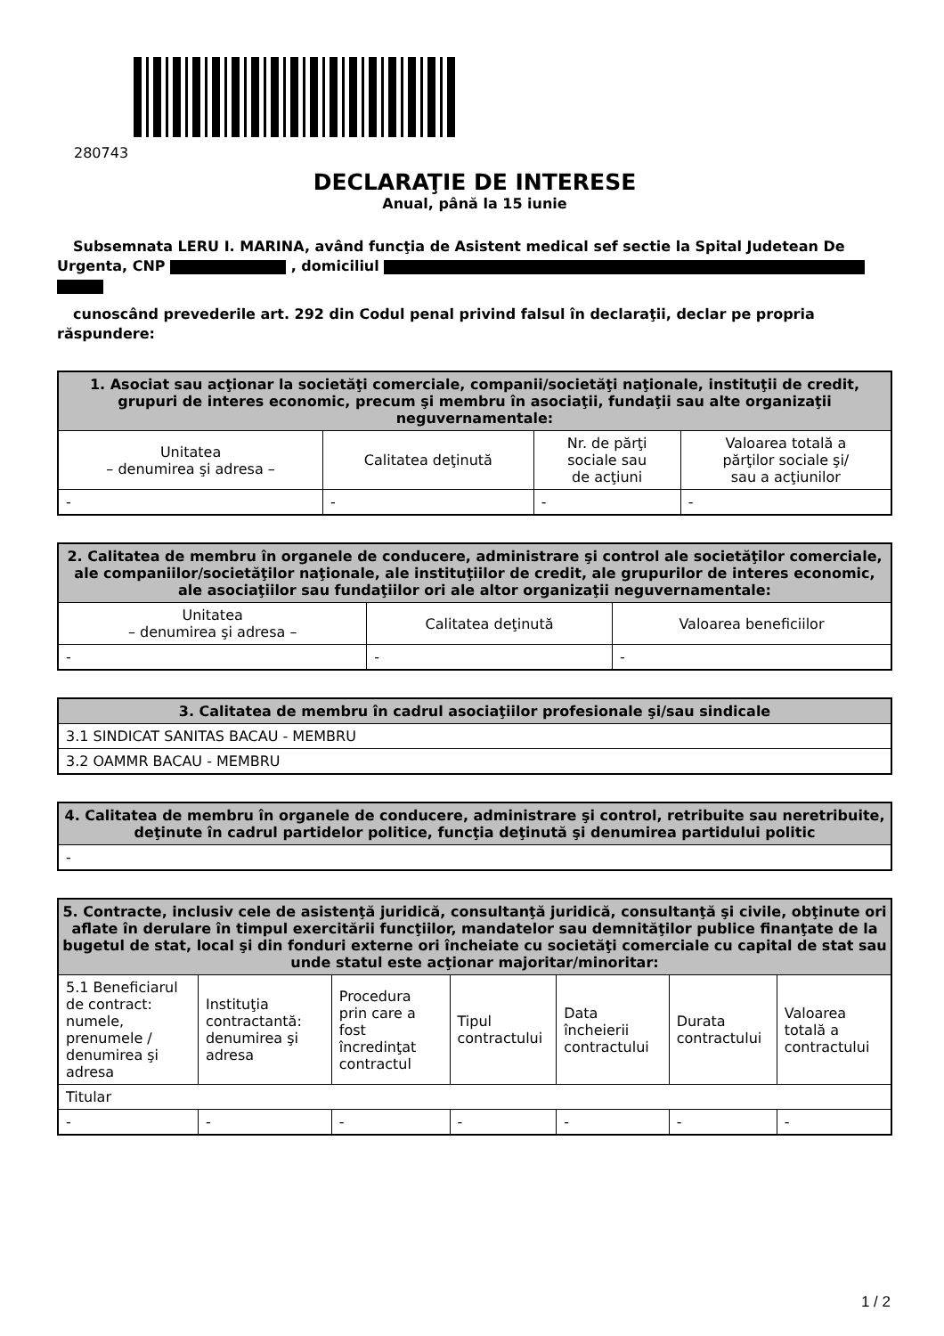280743
DECLARAŢIE DE INTERESE
Anual, până la 15 iunie
Subsemnata LERU I. MARINA, având funcţia de Asistent medical sef sectie la Spital Judetean De Urgenta, CNP , domiciliul
cunoscând prevederile art. 292 din Codul penal privind falsul în declaraţii, declar pe propria răspundere:
| 1. Asociat sau acţionar la societăţi comerciale, companii/societăţi naţionale, instituţii de credit, grupuri de interes economic, precum şi membru în asociaţii, fundaţii sau alte organizaţii neguvernamentale: | | | |
| --- | --- | --- | --- |
| Unitatea – denumirea şi adresa – | Calitatea deţinută | Nr. de părţi sociale sau de acţiuni | Valoarea totală a părţilor sociale şi/ sau a acţiunilor |
| - | - | - | - |
| 2. Calitatea de membru în organele de conducere, administrare şi control ale societăţilor comerciale, ale companiilor/societăţilor naţionale, ale instituţiilor de credit, ale grupurilor de interes economic, ale asociaţiilor sau fundaţiilor ori ale altor organizaţii neguvernamentale: | | |
| --- | --- | --- |
| Unitatea – denumirea şi adresa – | Calitatea deţinută | Valoarea beneficiilor |
| - | - | - |
| 3. Calitatea de membru în cadrul asociaţiilor profesionale şi/sau sindicale |
| --- |
| 3.1 SINDICAT SANITAS BACAU - MEMBRU |
| 3.2 OAMMR BACAU - MEMBRU |
| 4. Calitatea de membru în organele de conducere, administrare şi control, retribuite sau neretribuite, deţinute în cadrul partidelor politice, funcţia deţinută şi denumirea partidului politic |
| --- |
| - |
| 5. Contracte, inclusiv cele de asistenţă juridică, consultanţă juridică, consultanţă şi civile, obţinute ori aflate în derulare în timpul exercitării funcţiilor, mandatelor sau demnităţilor publice finanţate de la bugetul de stat, local şi din fonduri externe ori încheiate cu societăţi comerciale cu capital de stat sau unde statul este acţionar majoritar/minoritar: | | | | | | |
| --- | --- | --- | --- | --- | --- | --- |
| 5.1 Beneficiarul de contract: numele, prenumele / denumirea şi adresa | Instituţia contractantă: denumirea şi adresa | Procedura prin care a fost încredinţat contractul | Tipul contractului | Data încheierii contractului | Durata contractului | Valoarea totală a contractului |
| Titular | | | | | | |
| - | - | - | - | - | - | - |
1 / 2